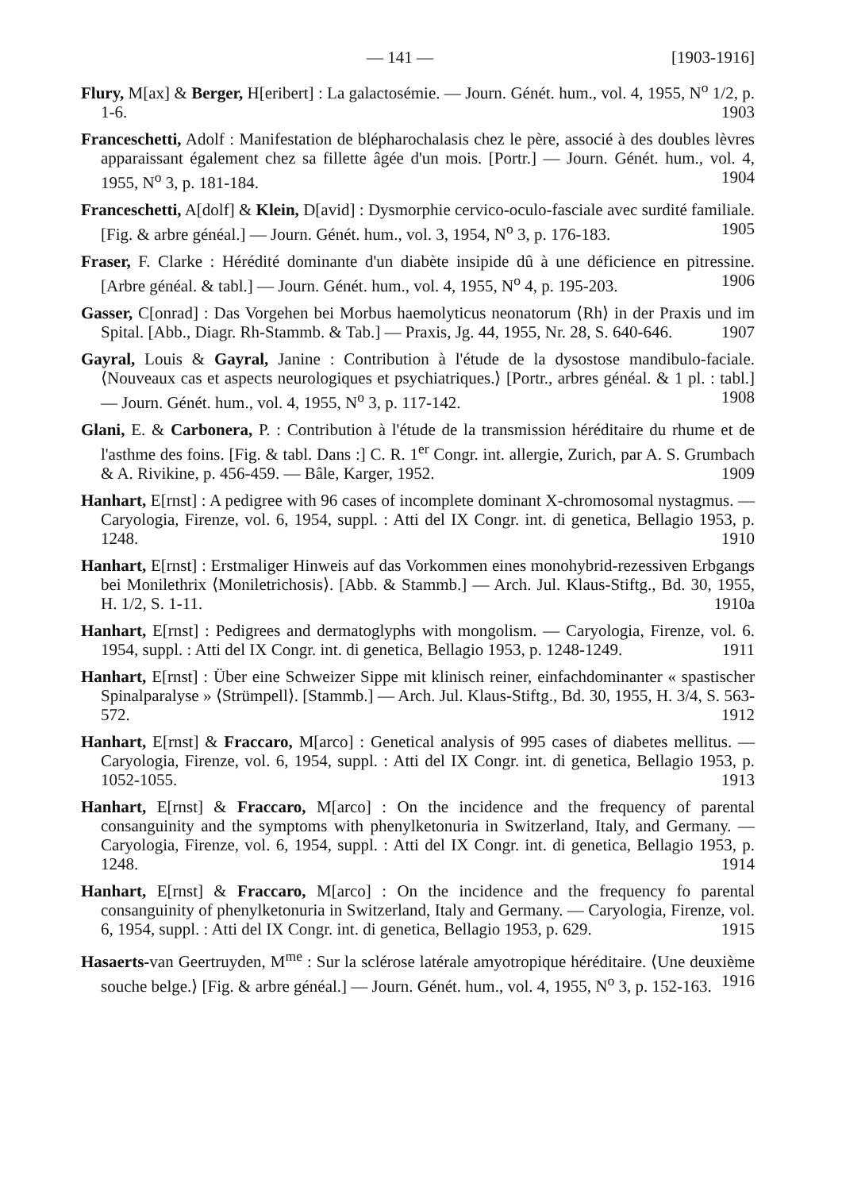— 141 — [1903-1916]
Flury, M[ax] & Berger, H[eribert] : La galactosémie. — Journ. Génét. hum., vol. 4, 1955, N<sup>o</sup> 1/2, p. 1-6. 1903
Franceschetti, Adolf : Manifestation de blépharochalasis chez le père, associé à des doubles lèvres apparaissant également chez sa fillette âgée d'un mois. [Portr.] — Journ. Génét. hum., vol. 4, 1955, N<sup>o</sup> 3, p. 181-184. 1904
Franceschetti, A[dolf] & Klein, D[avid] : Dysmorphie cervico-oculo-fasciale avec surdité familiale. [Fig. & arbre généal.] — Journ. Génét. hum., vol. 3, 1954, N<sup>o</sup> 3, p. 176-183. 1905
Fraser, F. Clarke : Hérédité dominante d'un diabète insipide dû à une déficience en pitressine. [Arbre généal. & tabl.] — Journ. Génét. hum., vol. 4, 1955, N<sup>o</sup> 4, p. 195-203. 1906
Gasser, C[onrad] : Das Vorgehen bei Morbus haemolyticus neonatorum ⟨Rh⟩ in der Praxis und im Spital. [Abb., Diagr. Rh-Stammb. & Tab.] — Praxis, Jg. 44, 1955, Nr. 28, S. 640-646. 1907
Gayral, Louis & Gayral, Janine : Contribution à l'étude de la dysostose mandibulo-faciale. ⟨Nouveaux cas et aspects neurologiques et psychiatriques.⟩ [Portr., arbres généal. & 1 pl. : tabl.] — Journ. Génét. hum., vol. 4, 1955, N<sup>o</sup> 3, p. 117-142. 1908
Glani, E. & Carbonera, P. : Contribution à l'étude de la transmission héréditaire du rhume et de l'asthme des foins. [Fig. & tabl. Dans :] C. R. 1<sup>er</sup> Congr. int. allergie, Zurich, par A. S. Grumbach & A. Rivikine, p. 456-459. — Bâle, Karger, 1952. 1909
Hanhart, E[rnst] : A pedigree with 96 cases of incomplete dominant X-chromosomal nystagmus. — Caryologia, Firenze, vol. 6, 1954, suppl. : Atti del IX Congr. int. di genetica, Bellagio 1953, p. 1248. 1910
Hanhart, E[rnst] : Erstmaliger Hinweis auf das Vorkommen eines monohybrid-rezessiven Erbgangs bei Monilethrix ⟨Moniletrichosis⟩. [Abb. & Stammb.] — Arch. Jul. Klaus-Stiftg., Bd. 30, 1955, H. 1/2, S. 1-11. 1910a
Hanhart, E[rnst] : Pedigrees and dermatoglyphs with mongolism. — Caryologia, Firenze, vol. 6. 1954, suppl. : Atti del IX Congr. int. di genetica, Bellagio 1953, p. 1248-1249. 1911
Hanhart, E[rnst] : Über eine Schweizer Sippe mit klinisch reiner, einfachdominanter « spastischer Spinalparalyse » ⟨Strümpell⟩. [Stammb.] — Arch. Jul. Klaus-Stiftg., Bd. 30, 1955, H. 3/4, S. 563-572. 1912
Hanhart, E[rnst] & Fraccaro, M[arco] : Genetical analysis of 995 cases of diabetes mellitus. — Caryologia, Firenze, vol. 6, 1954, suppl. : Atti del IX Congr. int. di genetica, Bellagio 1953, p. 1052-1055. 1913
Hanhart, E[rnst] & Fraccaro, M[arco] : On the incidence and the frequency of parental consanguinity and the symptoms with phenylketonuria in Switzerland, Italy, and Germany. — Caryologia, Firenze, vol. 6, 1954, suppl. : Atti del IX Congr. int. di genetica, Bellagio 1953, p. 1248. 1914
Hanhart, E[rnst] & Fraccaro, M[arco] : On the incidence and the frequency fo parental consanguinity of phenylketonuria in Switzerland, Italy and Germany. — Caryologia, Firenze, vol. 6, 1954, suppl. : Atti del IX Congr. int. di genetica, Bellagio 1953, p. 629. 1915
Hasaerts-van Geertruyden, M<sup>me</sup> : Sur la sclérose latérale amyotropique héréditaire. ⟨Une deuxième souche belge.⟩ [Fig. & arbre généal.] — Journ. Génét. hum., vol. 4, 1955, N<sup>o</sup> 3, p. 152-163. 1916